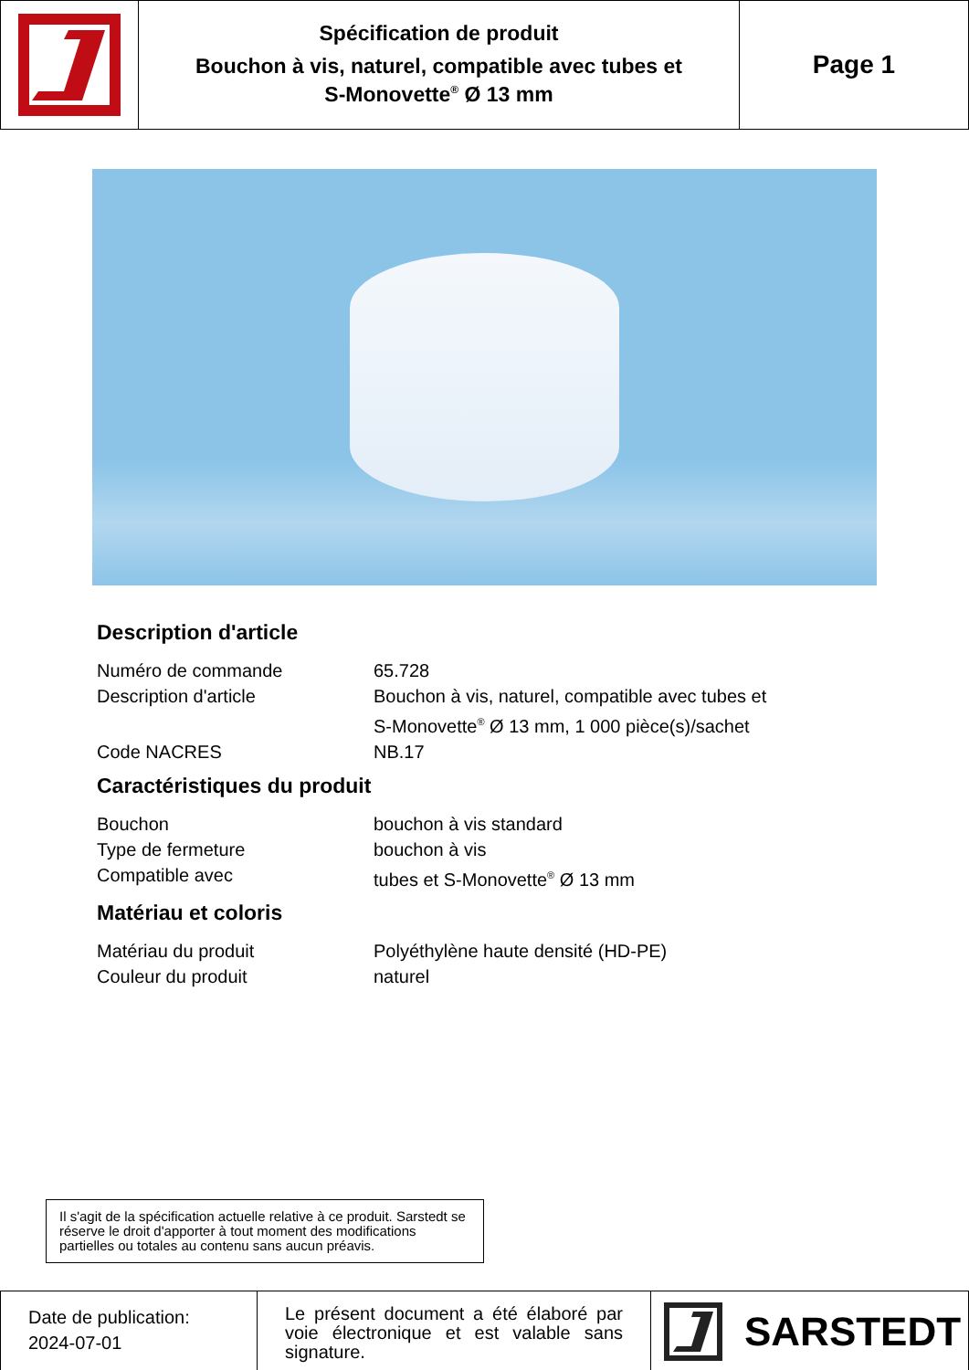Spécification de produit
Bouchon à vis, naturel, compatible avec tubes et
S-Monovette<sup>®</sup> Ø 13 mm
Page 1
Description d'article
| Numéro de commande | 65.728 |
| Description d'article | Bouchon à vis, naturel, compatible avec tubes et S-Monovette<sup>®</sup> Ø 13 mm, 1 000 pièce(s)/sachet |
| Code NACRES | NB.17 |
Caractéristiques du produit
| Bouchon | bouchon à vis standard |
| Type de fermeture | bouchon à vis |
| Compatible avec | tubes et S-Monovette<sup>®</sup> Ø 13 mm |
Matériau et coloris
| Matériau du produit | Polyéthylène haute densité (HD-PE) |
| Couleur du produit | naturel |
Il s'agit de la spécification actuelle relative à ce produit. Sarstedt se réserve le droit d'apporter à tout moment des modifications partielles ou totales au contenu sans aucun préavis.
Date de publication:
2024-07-01
Le présent document a été élaboré par voie électronique et est valable sans signature.
SARSTEDT